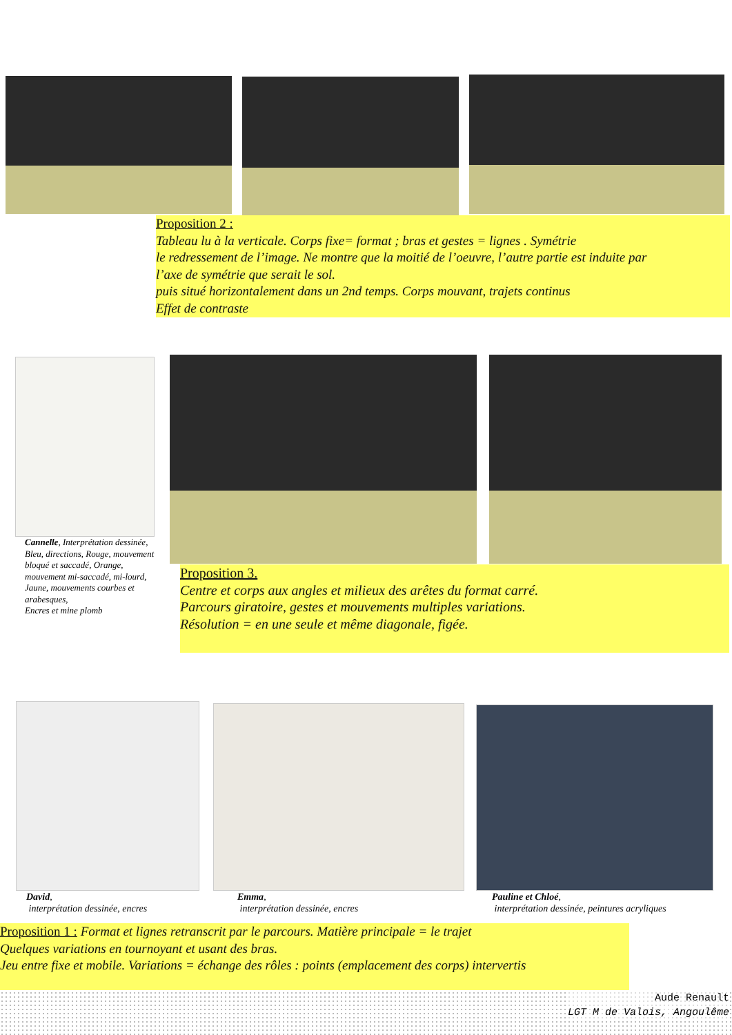Proposition 2 :
Tableau lu à la verticale. Corps fixe= format ; bras et gestes = lignes . Symétrie
le redressement de l’image. Ne montre que la moitié de l’oeuvre, l’autre partie est induite par
l’axe de symétrie que serait le sol.
puis situé horizontalement dans un 2nd temps. Corps mouvant, trajets continus
Effet de contraste
Cannelle, Interprétation dessinée,
Bleu, directions, Rouge, mouvement bloqué et saccadé, Orange, mouvement mi-saccadé, mi-lourd, Jaune, mouvements courbes et arabesques,
Encres et mine plomb
Proposition 3.
Centre et corps aux angles et milieux des arêtes du format carré.
Parcours giratoire, gestes et mouvements multiples variations.
Résolution = en une seule et même diagonale, figée.
David,
interprétation dessinée, encres
Emma,
interprétation dessinée, encres
Pauline et Chloé,
interprétation dessinée, peintures acryliques
Proposition 1 : Format et lignes retranscrit par le parcours. Matière principale = le trajet
Quelques variations en tournoyant et usant des bras.
Jeu entre fixe et mobile. Variations = échange des rôles : points (emplacement des corps) intervertis
Aude Renault
LGT M de Valois, Angoulême